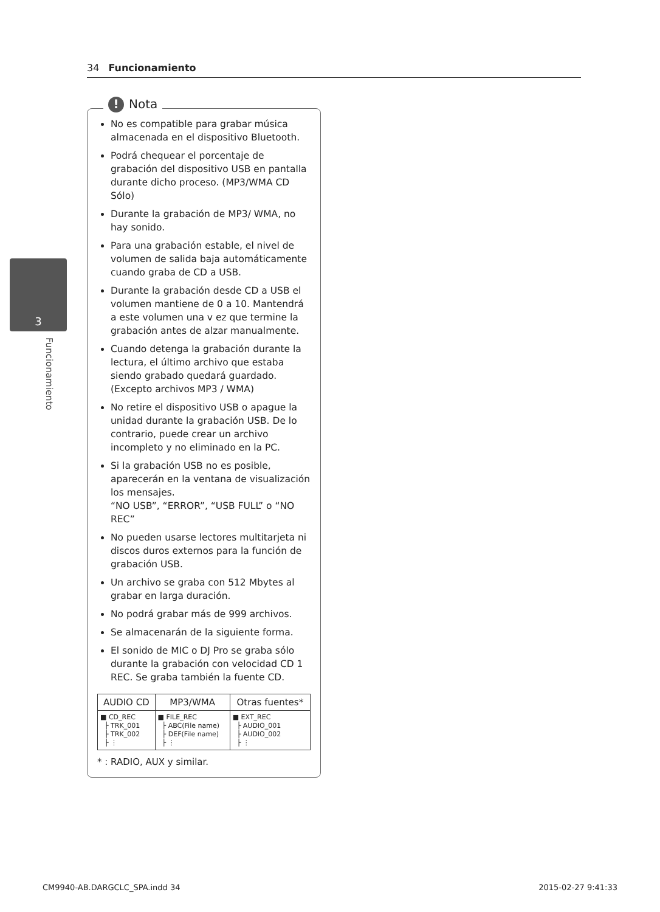34 Funcionamiento
3
Funcionamiento
! Nota
No es compatible para grabar música almacenada en el dispositivo Bluetooth.
Podrá chequear el porcentaje de grabación del dispositivo USB en pantalla durante dicho proceso. (MP3/WMA CD Sólo)
Durante la grabación de MP3/ WMA, no hay sonido.
Para una grabación estable, el nivel de volumen de salida baja automáticamente cuando graba de CD a USB.
Durante la grabación desde CD a USB el volumen mantiene de 0 a 10. Mantendrá a este volumen una v ez que termine la grabación antes de alzar manualmente.
Cuando detenga la grabación durante la lectura, el último archivo que estaba siendo grabado quedará guardado. (Excepto archivos MP3 / WMA)
No retire el dispositivo USB o apague la unidad durante la grabación USB. De lo contrario, puede crear un archivo incompleto y no eliminado en la PC.
Si la grabación USB no es posible, aparecerán en la ventana de visualización los mensajes.
“NO USB”, “ERROR”, “USB FULL” o “NO REC”
No pueden usarse lectores multitarjeta ni discos duros externos para la función de grabación USB.
Un archivo se graba con 512 Mbytes al grabar en larga duración.
No podrá grabar más de 999 archivos.
Se almacenarán de la siguiente forma.
El sonido de MIC o DJ Pro se graba sólo durante la grabación con velocidad CD 1 REC. Se graba también la fuente CD.
| AUDIO CD | MP3/WMA | Otras fuentes* |
| --- | --- | --- |
| ■ CD_REC ├ TRK_001 ├ TRK_002 ├ ⋮ | ■ FILE_REC ├ ABC(File name) ├ DEF(File name) ├ ⋮ | ■ EXT_REC ├ AUDIO_001 ├ AUDIO_002 ├ ⋮ |
* : RADIO, AUX y similar.
CM9940-AB.DARGCLC_SPA.indd 34 2015-02-27 9:41:33